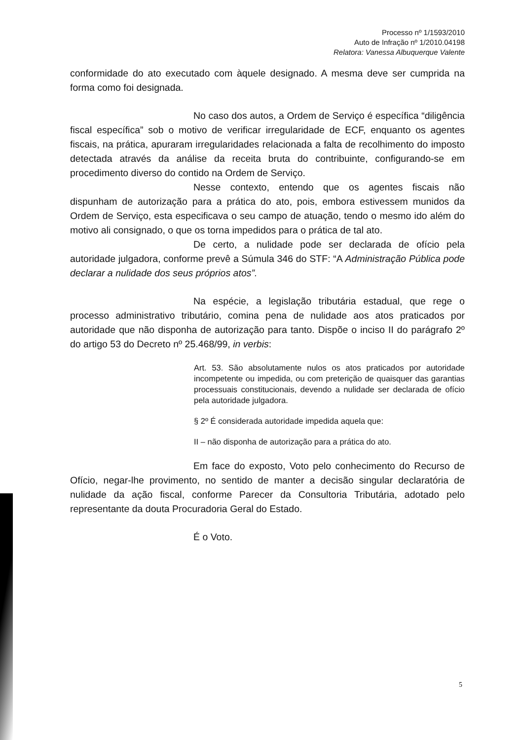Processo nº 1/1593/2010
Auto de Infração nº 1/2010.04198
Relatora: Vanessa Albuquerque Valente
conformidade do ato executado com àquele designado. A mesma deve ser cumprida na forma como foi designada.
No caso dos autos, a Ordem de Serviço é específica “diligência fiscal específica” sob o motivo de verificar irregularidade de ECF, enquanto os agentes fiscais, na prática, apuraram irregularidades relacionada a falta de recolhimento do imposto detectada através da análise da receita bruta do contribuinte, configurando-se em procedimento diverso do contido na Ordem de Serviço.
Nesse contexto, entendo que os agentes fiscais não dispunham de autorização para a prática do ato, pois, embora estivessem munidos da Ordem de Serviço, esta especificava o seu campo de atuação, tendo o mesmo ido além do motivo ali consignado, o que os torna impedidos para o prática de tal ato.
De certo, a nulidade pode ser declarada de ofício pela autoridade julgadora, conforme prevê a Súmula 346 do STF: “A Administração Pública pode declarar a nulidade dos seus próprios atos”.
Na espécie, a legislação tributária estadual, que rege o processo administrativo tributário, comina pena de nulidade aos atos praticados por autoridade que não disponha de autorização para tanto. Dispõe o inciso II do parágrafo 2º do artigo 53 do Decreto nº 25.468/99, in verbis:
Art. 53. São absolutamente nulos os atos praticados por autoridade incompetente ou impedida, ou com preterição de quaisquer das garantias processuais constitucionais, devendo a nulidade ser declarada de ofício pela autoridade julgadora.
§ 2º É considerada autoridade impedida aquela que:
II – não disponha de autorização para a prática do ato.
Em face do exposto, Voto pelo conhecimento do Recurso de Ofício, negar-lhe provimento, no sentido de manter a decisão singular declaratória de nulidade da ação fiscal, conforme Parecer da Consultoria Tributária, adotado pelo representante da douta Procuradoria Geral do Estado.
É o Voto.
5